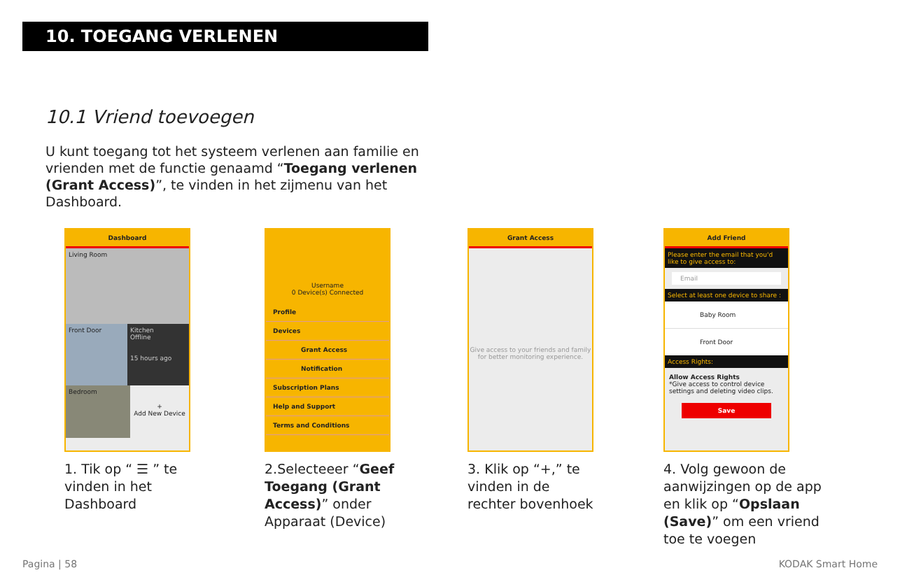10. TOEGANG VERLENEN
10.1 Vriend toevoegen
U kunt toegang tot het systeem verlenen aan familie en vrienden met de functie genaamd “Toegang verlenen (Grant Access)”, te vinden in het zijmenu van het Dashboard.
Dashboard
Living Room
Front Door Kitchen
Offline
15 hours ago
Bedroom
+
Add New Device
1. Tik op “ ☰ ” te vinden in het Dashboard
Username
0 Device(s) Connected
Profile
Devices
Grant Access
Notification
Subscription Plans
Help and Support
Terms and Conditions
2.Selecteeer “Geef Toegang (Grant Access)” onder Apparaat (Device)
Grant Access
Give access to your friends and family for better monitoring experience.
3. Klik op “+,” te vinden in de rechter bovenhoek
Add Friend
Please enter the email that you'd like to give access to:
Email
Select at least one device to share :
Baby Room
Front Door
Access Rights:
Allow Access Rights
*Give access to control device settings and deleting video clips.
Save
4. Volg gewoon de aanwijzingen op de app en klik op “Opslaan (Save)” om een vriend toe te voegen
Pagina | 58 KODAK Smart Home